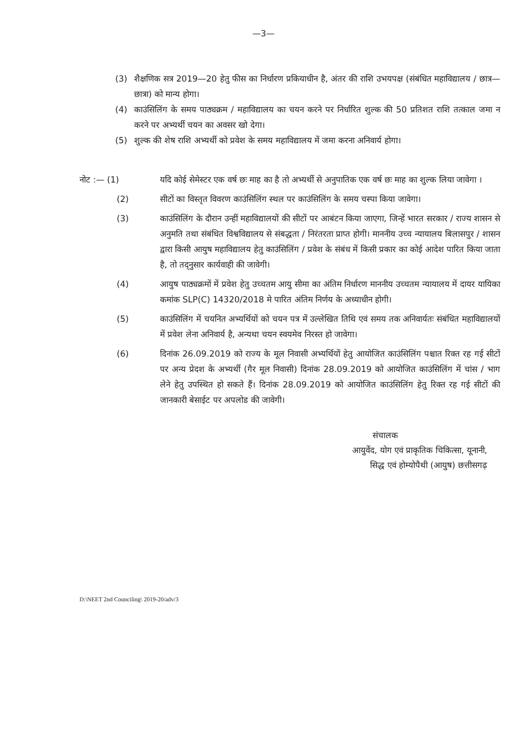—3—
(3) शैक्षणिक सत्र 2019—20 हेतु फीस का निर्धारण प्रकियाधीन है, अंतर की राशि उभयपक्ष (संबंधित महाविद्यालय / छात्र—छात्रा) को मान्य होगा।
(4) काउंसिलिंग के समय पाठ्यक्रम / महाविद्यालय का चयन करने पर निर्धारित शुल्क की 50 प्रतिशत राशि तत्काल जमा न करने पर अभ्यर्थी चयन का अवसर खो देगा।
(5) शुल्क की शेष राशि अभ्यर्थी को प्रवेश के समय महाविद्यालय में जमा करना अनिवार्य होगा।
नोट :— (1) यदि कोई सेमेस्टर एक वर्ष छः माह का है तो अभ्यर्थी से अनुपातिक एक वर्ष छः माह का शुल्क लिया जावेगा ।
(2) सीटों का विस्तृत विवरण काउंसिलिंग स्थल पर काउंसिलिंग के समय चस्पा किया जावेगा।
(3) काउंसिलिंग के दौरान उन्हीं महाविद्यालयों की सीटों पर आबंटन किया जाएगा, जिन्हें भारत सरकार / राज्य शासन से अनुमति तथा संबंधित विश्वविद्यालय से संबद्धता / निरंतरता प्राप्त होगी। माननीय उच्च न्यायालय बिलासपुर / शासन द्वारा किसी आयुष महाविद्यालय हेतु काउंसिलिंग / प्रवेश के संबंध में किसी प्रकार का कोई आदेश पारित किया जाता है, तो तद्नुसार कार्यवाही की जावेगी।
(4) आयुष पाठ्यक्रमों में प्रवेश हेतु उच्चतम आयु सीमा का अंतिम निर्धारण माननीय उच्चतम न्यायालय में दायर यायिका कमांक SLP(C) 14320/2018 मे पारित अंतिम निर्णय के अध्याधीन होगी।
(5) काउंसिलिंग में चयनित अभ्यर्थियों को चयन पत्र में उल्लेखित तिथि एवं समय तक अनिवार्यतः संबंधित महाविद्यालयों में प्रवेश लेना अनिवार्य है, अन्यथा चयन स्वयमेव निरस्त हो जावेगा।
(6) दिनांक 26.09.2019 को राज्य के मूल निवासी अभ्यर्थियों हेतु आयोजित काउंसिलिंग पश्चात रिक्त रह गई सीटों पर अन्य प्रेदश के अभ्यर्थी (गैर मूल निवासी) दिनांक 28.09.2019 को आयोजित काउंसिलिंग में चांस / भाग लेने हेतु उपस्थित हो सकते हैं। दिनांक 28.09.2019 को आयोजित काउंसिलिंग हेतु रिक्त रह गई सीटों की जानकारी बेसाईट पर अपलोड की जावेगी।
संचालक
आयुर्वेद, योग एवं प्राकृतिक चिकित्सा, यूनानी,
सिद्ध एवं होम्योपैथी (आयुष) छत्तीसगढ़
D:\NEET 2nd Counciling\ 2019-20/adv/3